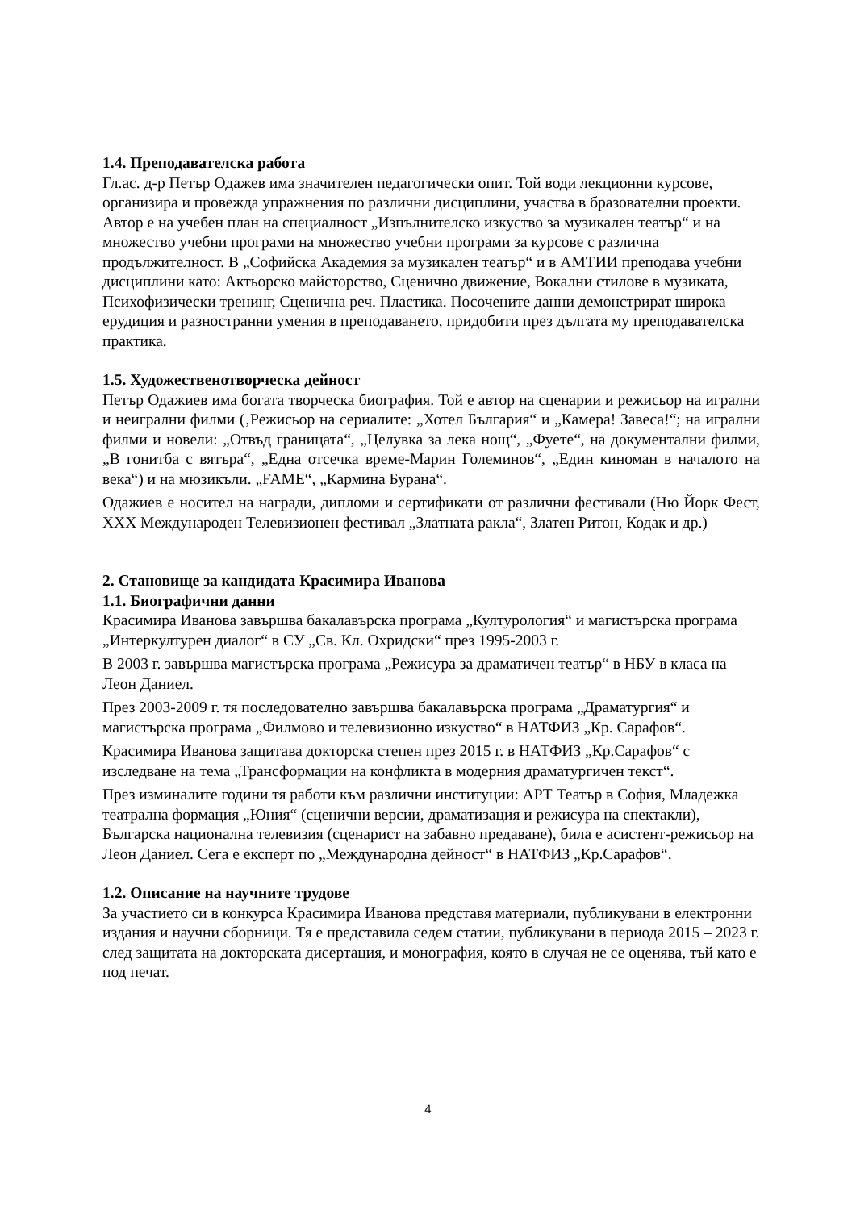1.4. Преподавателска работа
Гл.ас. д-р Петър Одажев има значителен педагогически опит. Той води лекционни курсове, организира и провежда упражнения по различни дисциплини, участва в бразователни проекти. Автор е на учебен план на специалност „Изпълнителско изкуство за музикален театър“ и на множество учебни програми на множество учебни програми за курсове с различна продължителност. В „Софийска Академия за музикален театър“ и в АМТИИ преподава учебни дисциплини като: Актьорско майсторство, Сценично движение, Вокални стилове в музиката, Психофизически тренинг, Сценична реч. Пластика. Посочените данни демонстрират широка ерудиция и разностранни умения в преподаването, придобити през дългата му преподавателска практика.
1.5. Художественотворческа дейност
Петър Одажиев има богата творческа биография. Той е автор на сценарии и режисьор на игрални и неигрални филми (‚Режисьор на сериалите: „Хотел България“ и „Камера! Завеса!“; на игрални филми и новели: „Отвъд границата“, „Целувка за лека нощ“, „Фуете“, на документални филми, „В гонитба с вятъра“, „Една отсечка време-Марин Големинов“, „Един киноман в началото на века“) и на мюзикъли. „FAME“, „Кармина Бурана“.
Одажиев е носител на награди, дипломи и сертификати от различни фестивали (Ню Йорк Фест, XXX Международен Телевизионен фестивал „Златната ракла“, Златен Ритон, Кодак и др.)
2. Становище за кандидата Красимира Иванова
1.1. Биографични данни
Красимира Иванова завършва бакалавърска програма „Културология“ и магистърска програма „Интеркултурен диалог“ в СУ „Св. Кл. Охридски“ през 1995-2003 г.
В 2003 г. завършва магистърска програма „Режисура за драматичен театър“ в НБУ в класа на Леон Даниел.
През 2003-2009 г. тя последователно завършва бакалавърска програма „Драматургия“ и магистърска програма „Филмово и телевизионно изкуство“ в НАТФИЗ „Кр. Сарафов“.
Красимира Иванова защитава докторска степен през 2015 г. в НАТФИЗ „Кр.Сарафов“ с изследване на тема „Трансформации на конфликта в модерния драматургичен текст“.
През изминалите години тя работи към различни институции: АРТ Театър в София, Младежка театрална формация „Юния“ (сценични версии, драматизация и режисура на спектакли), Българска национална телевизия (сценарист на забавно предаване), била е асистент-режисьор на Леон Даниел. Сега е експерт по „Международна дейност“ в НАТФИЗ „Кр.Сарафов“.
1.2. Описание на научните трудове
За участието си в конкурса Красимира Иванова представя материали, публикувани в електронни издания и научни сборници. Тя е представила седем статии, публикувани в периода 2015 – 2023 г. след защитата на докторската дисертация, и монография, която в случая не се оценява, тъй като е под печат.
4